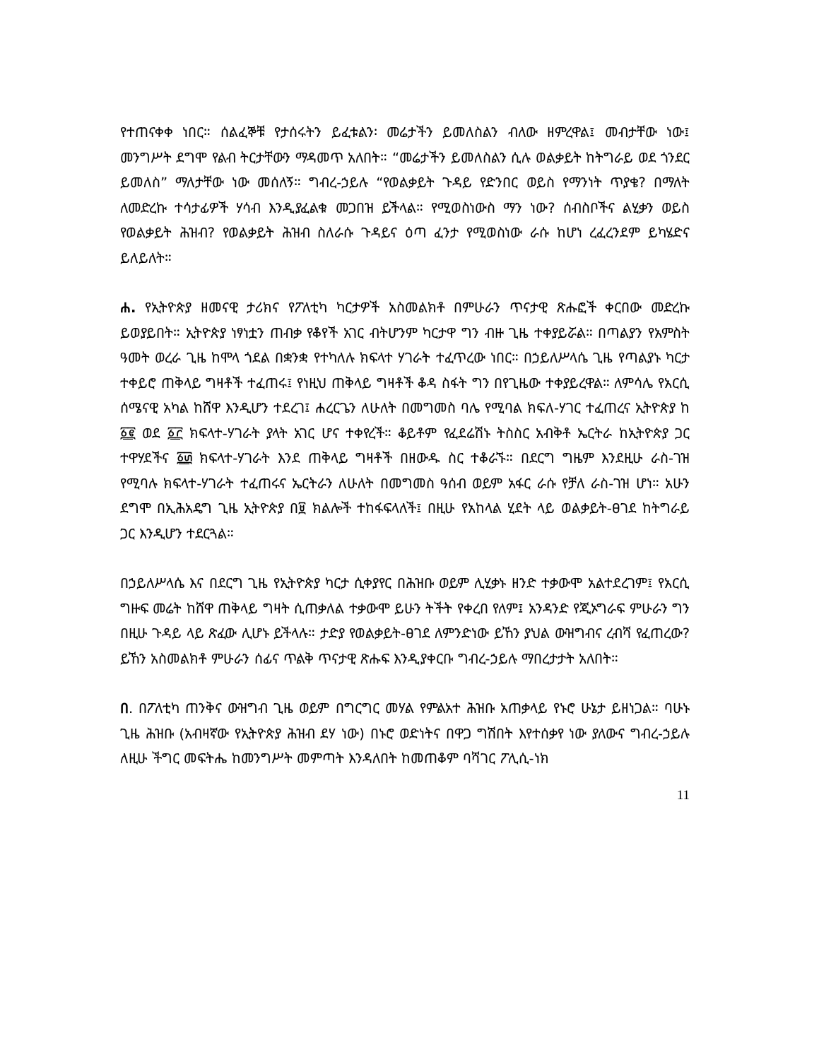የተጠናቀቀ ነበር። ሰልፈኞቹ የታሰሩትን ይፈቱልን፡ መሬታችን ይመለስልን ብለው ዘምረዋል፤ መብታቸው ነው፤ መንግሥት ደግሞ የልብ ትርታቸውን ማዳመጥ አለበት። “መሬታችን ይመለስልን ሲሉ ወልቃይት ከትግራይ ወደ ጎንደር ይመለስ” ማለታቸው ነው መሰለኝ። ግብረ-ኃይሉ “የወልቃይት ጉዳይ የድንበር ወይስ የማንነት ጥያቄ? በማለት ለመድረኩ ተሳታፊዎች ሃሳብ እንዲያፈልቁ መጋበዝ ይችላል። የሚወስነውስ ማን ነው? ሰብስቦችና ልሂቃን ወይስ የወልቃይት ሕዝብ? የወልቃይት ሕዝብ ስለራሱ ጉዳይና ዕጣ ፈንታ የሚወስነው ራሱ ከሆነ ረፈረንደም ይካሄድና ይለይለት።
ሐ. የኢትዮጵያ ዘመናዊ ታሪክና የፖለቲካ ካርታዎች አስመልክቶ በምሁራን ጥናታዊ ጽሑፎች ቀርበው መድረኩ ይወያይበት። ኢትዮጵያ ነፃነቷን ጠብቃ የቆየች አገር ብትሆንም ካርታዋ ግን ብዙ ጊዜ ተቀያይሯል። በጣልያን የአምስት ዓመት ወረራ ጊዜ ከሞላ ጎደል በቋንቋ የተካለሉ ክፍላተ ሃገራት ተፈጥረው ነበር። በኃይለሥላሴ ጊዜ የጣልያኑ ካርታ ተቀይሮ ጠቅላይ ግዛቶች ተፈጠሩ፤ የነዚህ ጠቅላይ ግዛቶች ቆዳ ስፋት ግን በየጊዜው ተቀያይረዋል። ለምሳሌ የአርሲ ሰሜናዊ አካል ከሸዋ እንዲሆን ተደረገ፤ ሐረርጌን ለሁለት በመግመስ ባሌ የሚባል ክፍለ-ሃገር ተፈጠረና ኢትዮጵያ ከ ፩፪ ወደ ፩፫ ክፍላተ-ሃገራት ያላት አገር ሆና ተቀየረች። ቆይቶም የፈደሬሽኑ ትስስር አብቅቶ ኤርትራ ከኢትዮጵያ ጋር ተዋሃደችና ፩፴ ክፍላተ-ሃገራት እንደ ጠቅላይ ግዛቶች በዘውዱ ስር ተቆራኙ። በደርግ ግዜም እንደዚሁ ራስ-ገዝ የሚባሉ ክፍላተ-ሃገራት ተፈጠሩና ኤርትራን ለሁለት በመግመስ ዓሰብ ወይም አፋር ራሱ የቻለ ራስ-ገዝ ሆነ። አሁን ደግሞ በኢሕአዴግ ጊዜ ኢትዮጵያ በ፱ ክልሎች ተከፋፍላለች፤ በዚሁ የአከላል ሂደት ላይ ወልቃይት-ፀገደ ከትግራይ ጋር እንዲሆን ተደርጓል።
በኃይለሥላሴ እና በደርግ ጊዜ የኢትዮጵያ ካርታ ሲቀያየር በሕዝቡ ወይም ሊሂቃኑ ዘንድ ተቃውሞ አልተደረገም፤ የአርሲ ግዙፍ መሬት ከሸዋ ጠቅላይ ግዛት ሲጠቃለል ተቃውሞ ይሁን ትችት የቀረበ የለም፤ አንዳንድ የጂኦግራፍ ምሁራን ግን በዚሁ ጉዳይ ላይ ጽፈው ሊሆኑ ይችላሉ። ታድያ የወልቃይት-ፀገደ ለምንድነው ይኸን ያህል ውዝግብና ረብሻ የፈጠረው? ይኸን አስመልክቶ ምሁራን ሰፊና ጥልቅ ጥናታዊ ጽሑፍ እንዲያቀርቡ ግብረ-ኃይሉ ማበረታታት አለበት።
በ. በፖለቲካ ጠንቅና ውዝግብ ጊዜ ወይም በግርግር መሃል የምልአተ ሕዝቡ አጠቃላይ የኑሮ ሁኔታ ይዘነጋል። ባሁኑ ጊዜ ሕዝቡ (አብዛኛው የኢትዮጵያ ሕዝብ ደሃ ነው) በኑሮ ወድነትና በዋጋ ግሽበት እየተሰቃየ ነው ያለውና ግብረ-ኃይሉ ለዚሁ ችግር መፍትሔ ከመንግሥት መምጣት እንዳለበት ከመጠቆም ባሻገር ፖሊሲ-ነክ
11